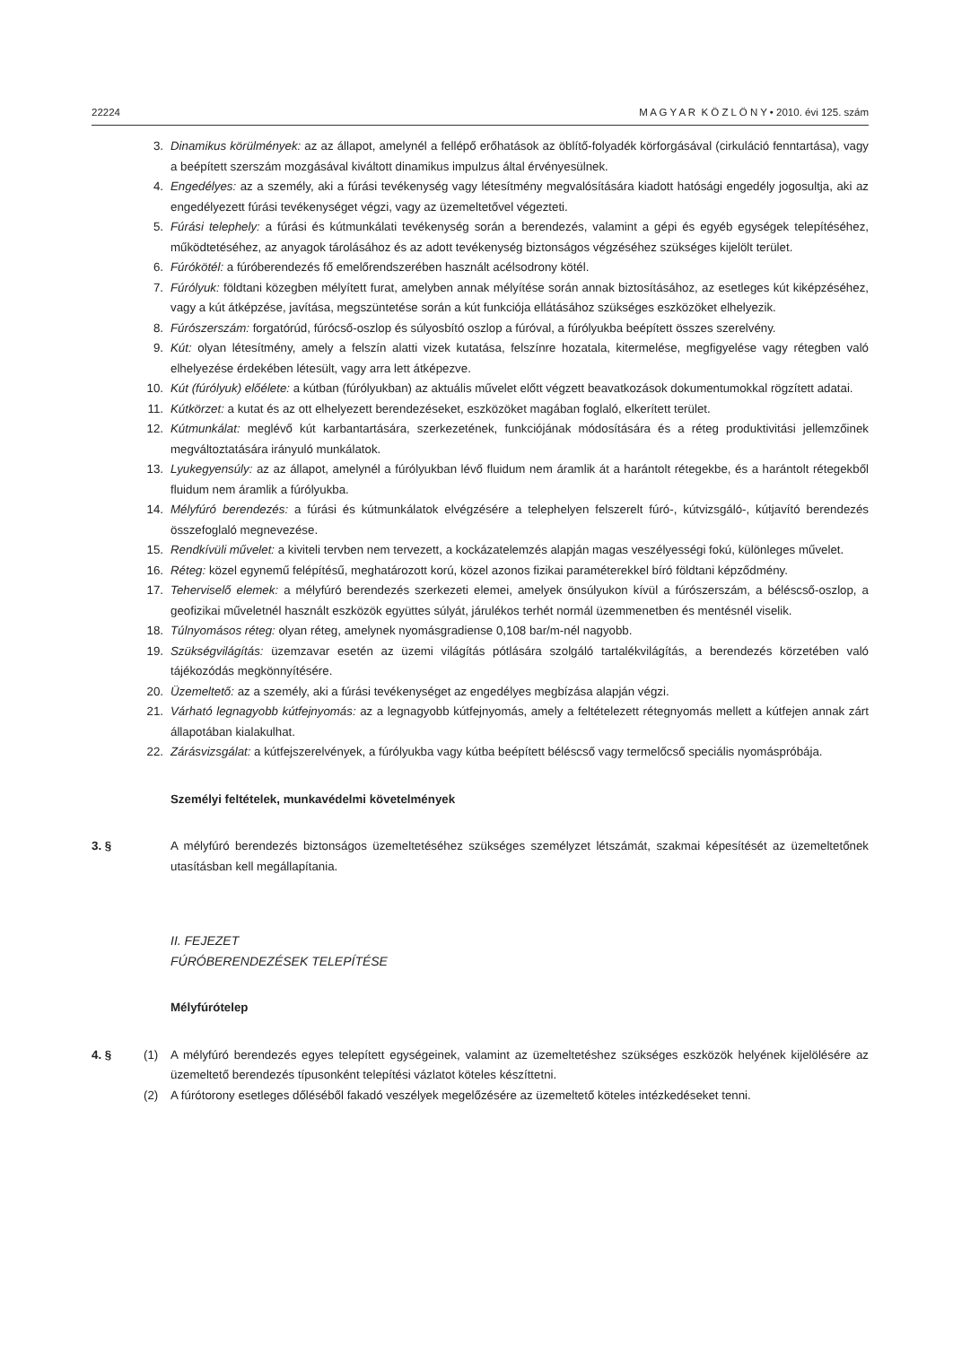22224 M A G Y A R K Ö Z L Ö N Y • 2010. évi 125. szám
3. Dinamikus körülmények: az az állapot, amelynél a fellépő erőhatások az öblítő-folyadék körforgásával (cirkuláció fenntartása), vagy a beépített szerszám mozgásával kiváltott dinamikus impulzus által érvényesülnek.
4. Engedélyes: az a személy, aki a fúrási tevékenység vagy létesítmény megvalósítására kiadott hatósági engedély jogosultja, aki az engedélyezett fúrási tevékenységet végzi, vagy az üzemeltetővel végezteti.
5. Fúrási telephely: a fúrási és kútmunkálati tevékenység során a berendezés, valamint a gépi és egyéb egységek telepítéséhez, működtetéséhez, az anyagok tárolásához és az adott tevékenység biztonságos végzéséhez szükséges kijelölt terület.
6. Fúrókötél: a fúróberendezés fő emelőrendszerében használt acélsodrony kötél.
7. Fúrólyuk: földtani közegben mélyített furat, amelyben annak mélyítése során annak biztosításához, az esetleges kút kiképzéséhez, vagy a kút átképzése, javítása, megszüntetése során a kút funkciója ellátásához szükséges eszközöket elhelyezik.
8. Fúrószerszám: forgatórúd, fúrócső-oszlop és súlyosbító oszlop a fúróval, a fúrólyukba beépített összes szerelvény.
9. Kút: olyan létesítmény, amely a felszín alatti vizek kutatása, felszínre hozatala, kitermelése, megfigyelése vagy rétegben való elhelyezése érdekében létesült, vagy arra lett átképezve.
10. Kút (fúrólyuk) előélete: a kútban (fúrólyukban) az aktuális művelet előtt végzett beavatkozások dokumentumokkal rögzített adatai.
11. Kútkörzet: a kutat és az ott elhelyezett berendezéseket, eszközöket magában foglaló, elkerített terület.
12. Kútmunkálat: meglévő kút karbantartására, szerkezetének, funkciójának módosítására és a réteg produktivitási jellemzőinek megváltoztatására irányuló munkálatok.
13. Lyukegyensúly: az az állapot, amelynél a fúrólyukban lévő fluidum nem áramlik át a harántolt rétegekbe, és a harántolt rétegekből fluidum nem áramlik a fúrólyukba.
14. Mélyfúró berendezés: a fúrási és kútmunkálatok elvégzésére a telephelyen felszerelt fúró-, kútvizsgáló-, kútjavító berendezés összefoglaló megnevezése.
15. Rendkívüli művelet: a kiviteli tervben nem tervezett, a kockázatelemzés alapján magas veszélyességi fokú, különleges művelet.
16. Réteg: közel egynemű felépítésű, meghatározott korú, közel azonos fizikai paraméterekkel bíró földtani képződmény.
17. Teherviselő elemek: a mélyfúró berendezés szerkezeti elemei, amelyek önsúlyukon kívül a fúrószerszám, a béléscső-oszlop, a geofizikai műveletnél használt eszközök együttes súlyát, járulékos terhét normál üzemmenetben és mentésnél viselik.
18. Túlnyomásos réteg: olyan réteg, amelynek nyomásgradiense 0,108 bar/m-nél nagyobb.
19. Szükségvilágítás: üzemzavar esetén az üzemi világítás pótlására szolgáló tartalékvilágítás, a berendezés körzetében való tájékozódás megkönnyítésére.
20. Üzemeltető: az a személy, aki a fúrási tevékenységet az engedélyes megbízása alapján végzi.
21. Várható legnagyobb kútfejnyomás: az a legnagyobb kútfejnyomás, amely a feltételezett rétegnyomás mellett a kútfejen annak zárt állapotában kialakulhat.
22. Zárásvizsgálat: a kútfejszerelvények, a fúrólyukba vagy kútba beépített béléscső vagy termelőcső speciális nyomáspróbája.
Személyi feltételek, munkavédelmi követelmények
3. § A mélyfúró berendezés biztonságos üzemeltetéséhez szükséges személyzet létszámát, szakmai képesítését az üzemeltetőnek utasításban kell megállapítania.
II. FEJEZET
FÚRÓBERENDEZÉSEK TELEPÍTÉSE
Mélyfúrótelep
4. § (1) A mélyfúró berendezés egyes telepített egységeinek, valamint az üzemeltetéshez szükséges eszközök helyének kijelölésére az üzemeltető berendezés típusonként telepítési vázlatot köteles készíttetni.
(2) A fúrótorony esetleges dőléséből fakadó veszélyek megelőzésére az üzemeltető köteles intézkedéseket tenni.